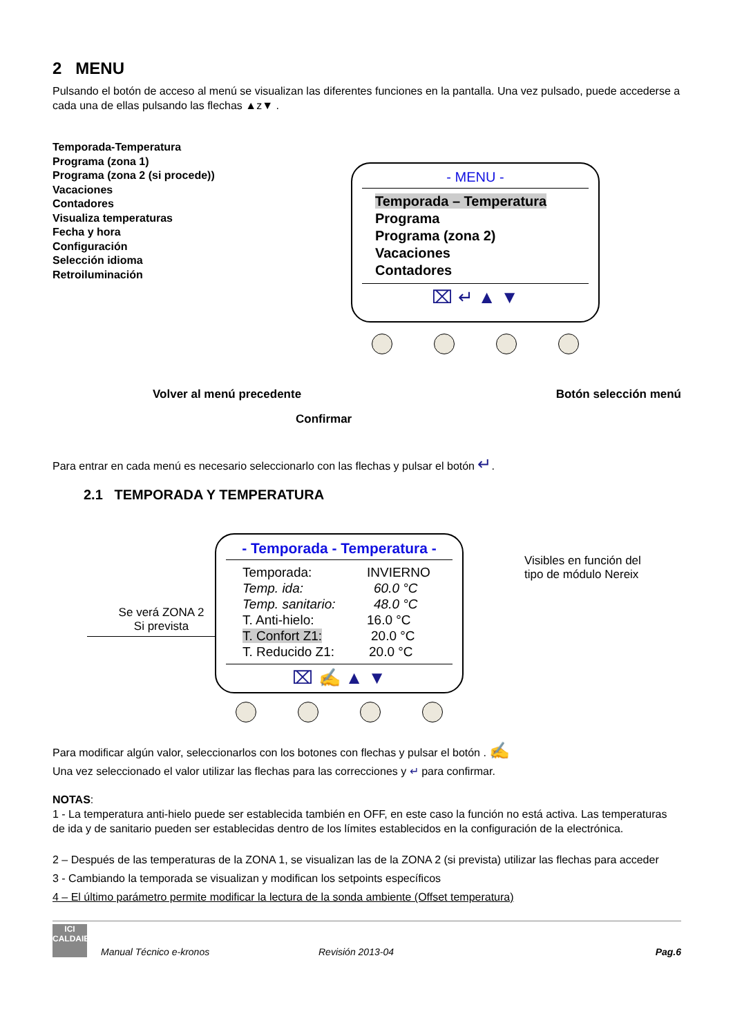2 MENU
Pulsando el botón de acceso al menú se visualizan las diferentes funciones en la pantalla. Una vez pulsado, puede accederse a cada una de ellas pulsando las flechas ▲z▼ .
Temporada-Temperatura
Programa (zona 1)
Programa (zona 2 (si procede))
Vacaciones
Contadores
Visualiza temperaturas
Fecha y hora
Configuración
Selección idioma
Retroiluminación
- MENU -
Temporada – Temperatura
Programa
Programa (zona 2)
Vacaciones
Contadores
⌧ ↵ ▲ ▼
Volver al menú precedente Botón selección menú
Confirmar
Para entrar en cada menú es necesario seleccionarlo con las flechas y pulsar el botón ↵.
2.1 TEMPORADA Y TEMPERATURA
Se verá ZONA 2
Si prevista
- Temporada - Temperatura -
Temporada: INVIERNO
Temp. ida: 60.0 °C
Temp. sanitario: 48.0 °C
T. Anti-hielo: 16.0 °C
T. Confort Z1: 20.0 °C
T. Reducido Z1: 20.0 °C
⌧ ✍ ▲ ▼
Visibles en función del
tipo de módulo Nereix
Para modificar algún valor, seleccionarlos con los botones con flechas y pulsar el botón . ✍
Una vez seleccionado el valor utilizar las flechas para las correcciones y ↵ para confirmar.
NOTAS:
1 - La temperatura anti-hielo puede ser establecida también en OFF, en este caso la función no está activa. Las temperaturas de ida y de sanitario pueden ser establecidas dentro de los límites establecidos en la configuración de la electrónica.
2 – Después de las temperaturas de la ZONA 1, se visualizan las de la ZONA 2 (si prevista) utilizar las flechas para acceder
3 - Cambiando la temporada se visualizan y modifican los setpoints específicos
4 – El último parámetro permite modificar la lectura de la sonda ambiente (Offset temperatura)
ICI
CALDAIE
Manual Técnico e-kronos Revisión 2013-04 Pag.6